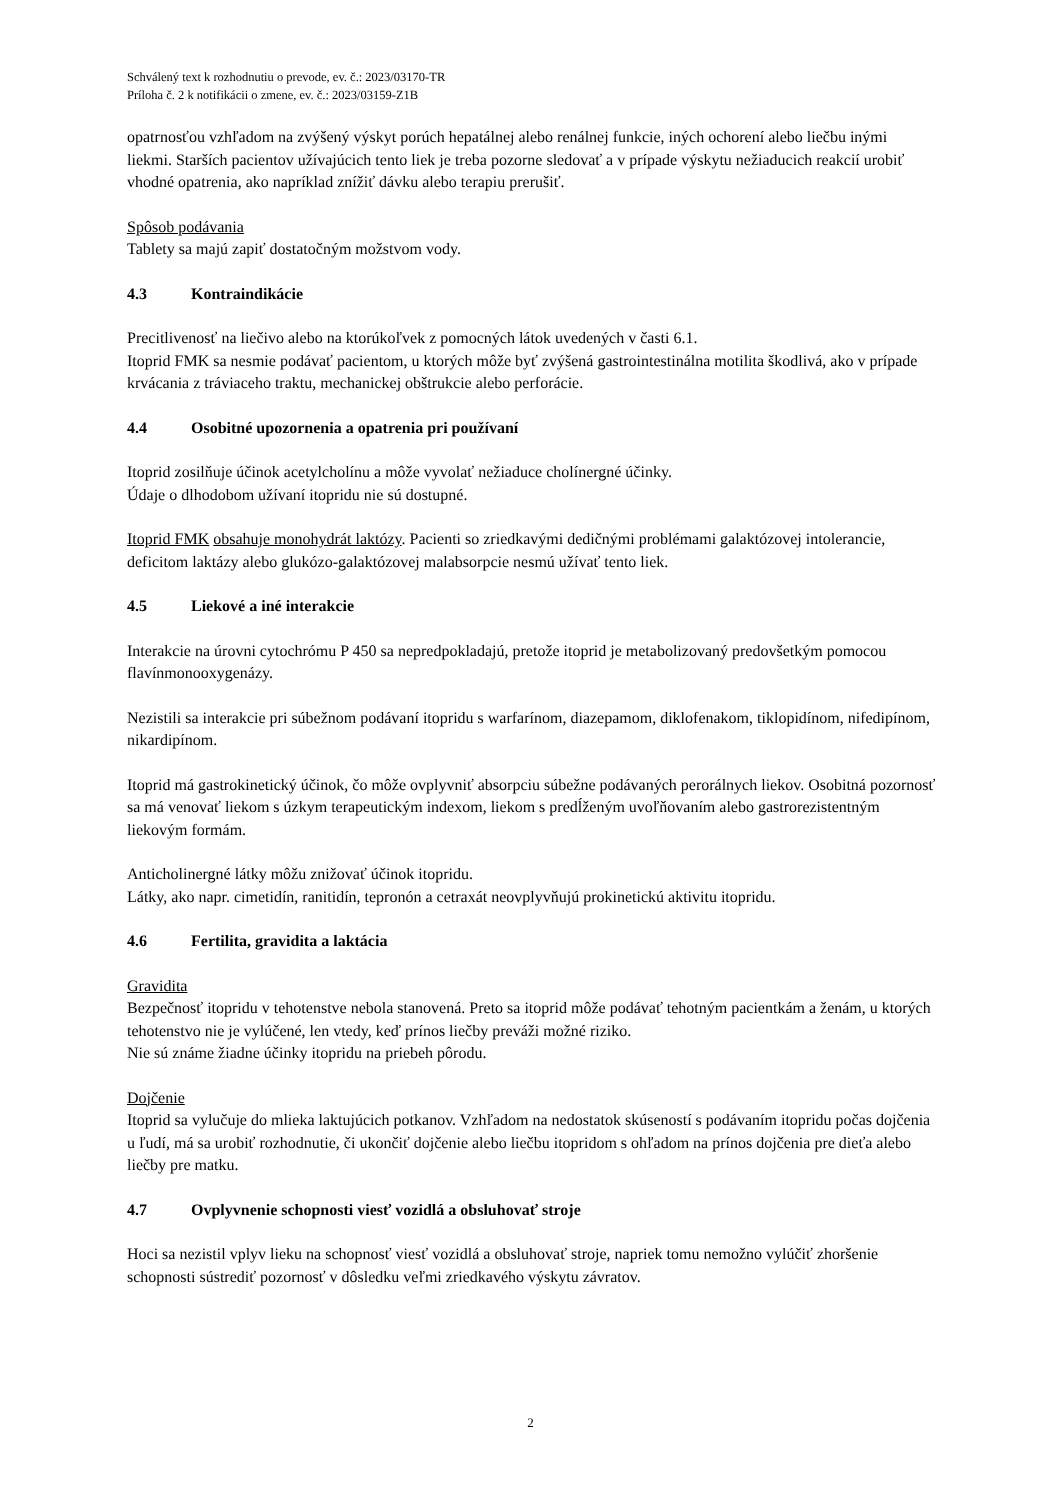Schválený text k rozhodnutiu o prevode, ev. č.: 2023/03170-TR
Príloha č. 2 k notifikácii o zmene, ev. č.: 2023/03159-Z1B
opatrnosťou vzhľadom na zvýšený výskyt porúch hepatálnej alebo renálnej funkcie, iných ochorení alebo liečbu inými liekmi. Starších pacientov užívajúcich tento liek je treba pozorne sledovať a v prípade výskytu nežiaducich reakcií urobiť vhodné opatrenia, ako napríklad znížiť dávku alebo terapiu prerušiť.
Spôsob podávania
Tablety sa majú zapiť dostatočným možstvom vody.
4.3 Kontraindikácie
Precitlivenosť na liečivo alebo na ktorúkoľvek z pomocných látok uvedených v časti 6.1.
Itoprid FMK sa nesmie podávať pacientom, u ktorých môže byť zvýšená gastrointestinálna motilita škodlivá, ako v prípade krvácania z tráviaceho traktu, mechanickej obštrukcie alebo perforácie.
4.4 Osobitné upozornenia a opatrenia pri používaní
Itoprid zosilňuje účinok acetylcholínu a môže vyvolať nežiaduce cholínergné účinky.
Údaje o dlhodobom užívaní itopridu nie sú dostupné.
Itoprid FMK obsahuje monohydrát laktózy. Pacienti so zriedkavými dedičnými problémami galaktózovej intolerancie, deficitom laktázy alebo glukózo-galaktózovej malabsorpcie nesmú užívať tento liek.
4.5 Liekové a iné interakcie
Interakcie na úrovni cytochrómu P 450 sa nepredpokladajú, pretože itoprid je metabolizovaný predovšetkým pomocou flavínmonooxygenázy.
Nezistili sa interakcie pri súbežnom podávaní itopridu s warfarínom, diazepamom, diklofenakom, tiklopidínom, nifedipínom, nikardipínom.
Itoprid má gastrokinetický účinok, čo môže ovplyvniť absorpciu súbežne podávaných perorálnych liekov. Osobitná pozornosť sa má venovať liekom s úzkym terapeutickým indexom, liekom s predĺženým uvoľňovaním alebo gastrorezistentným liekovým formám.
Anticholinergné látky môžu znižovať účinok itopridu.
Látky, ako napr. cimetidín, ranitidín, tepronón a cetraxát neovplyvňujú prokinetickú aktivitu itopridu.
4.6 Fertilita, gravidita a laktácia
Gravidita
Bezpečnosť itopridu v tehotenstve nebola stanovená. Preto sa itoprid môže podávať tehotným pacientkám a ženám, u ktorých tehotenstvo nie je vylúčené, len vtedy, keď prínos liečby preváži možné riziko.
Nie sú známe žiadne účinky itopridu na priebeh pôrodu.
Dojčenie
Itoprid sa vylučuje do mlieka laktujúcich potkanov. Vzhľadom na nedostatok skúseností s podávaním itopridu počas dojčenia u ľudí, má sa urobiť rozhodnutie, či ukončiť dojčenie alebo liečbu itopridom s ohľadom na prínos dojčenia pre dieťa alebo liečby pre matku.
4.7 Ovplyvnenie schopnosti viesť vozidlá a obsluhovať stroje
Hoci sa nezistil vplyv lieku na schopnosť viesť vozidlá a obsluhovať stroje, napriek tomu nemožno vylúčiť zhoršenie schopnosti sústrediť pozornosť v dôsledku veľmi zriedkavého výskytu závratov.
2